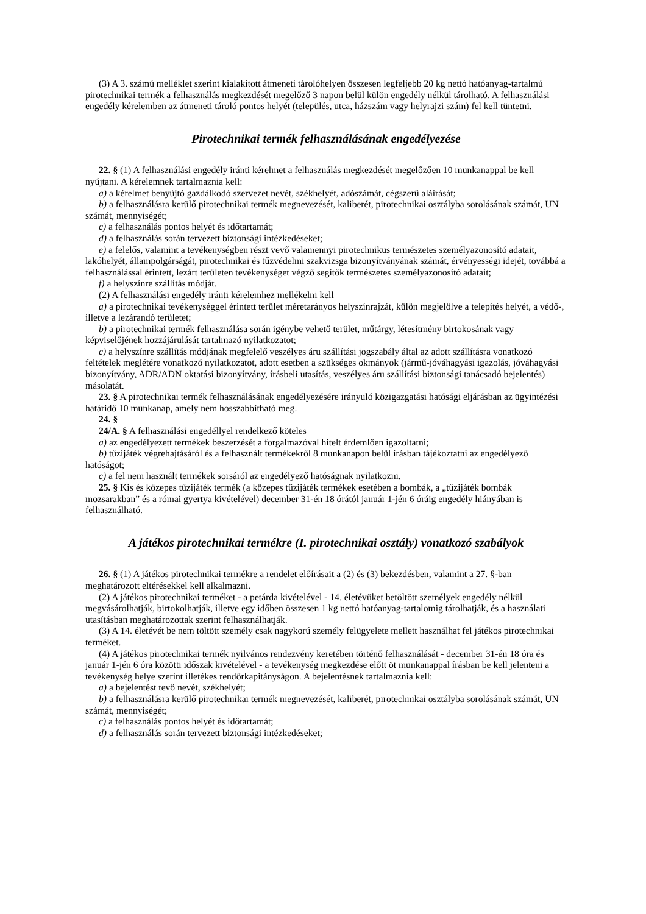(3) A 3. számú melléklet szerint kialakított átmeneti tárolóhelyen összesen legfeljebb 20 kg nettó hatóanyag-tartalmú pirotechnikai termék a felhasználás megkezdését megelőző 3 napon belül külön engedély nélkül tárolható. A felhasználási engedély kérelemben az átmeneti tároló pontos helyét (település, utca, házszám vagy helyrajzi szám) fel kell tüntetni.
Pirotechnikai termék felhasználásának engedélyezése
22. § (1) A felhasználási engedély iránti kérelmet a felhasználás megkezdését megelőzően 10 munkanappal be kell nyújtani. A kérelemnek tartalmaznia kell:
a) a kérelmet benyújtó gazdálkodó szervezet nevét, székhelyét, adószámát, cégszerű aláírását;
b) a felhasználásra kerülő pirotechnikai termék megnevezését, kaliberét, pirotechnikai osztályba sorolásának számát, UN számát, mennyiségét;
c) a felhasználás pontos helyét és időtartamát;
d) a felhasználás során tervezett biztonsági intézkedéseket;
e) a felelős, valamint a tevékenységben részt vevő valamennyi pirotechnikus természetes személyazonosító adatait, lakóhelyét, állampolgárságát, pirotechnikai és tűzvédelmi szakvizsga bizonyítványának számát, érvényességi idejét, továbbá a felhasználással érintett, lezárt területen tevékenységet végző segítők természetes személyazonosító adatait;
f) a helyszínre szállítás módját.
(2) A felhasználási engedély iránti kérelemhez mellékelni kell
a) a pirotechnikai tevékenységgel érintett terület méretarányos helyszínrajzát, külön megjelölve a telepítés helyét, a védő-, illetve a lezárandó területet;
b) a pirotechnikai termék felhasználása során igénybe vehető terület, műtárgy, létesítmény birtokosának vagy képviselőjének hozzájárulását tartalmazó nyilatkozatot;
c) a helyszínre szállítás módjának megfelelő veszélyes áru szállítási jogszabály által az adott szállításra vonatkozó feltételek meglétére vonatkozó nyilatkozatot, adott esetben a szükséges okmányok (jármű-jóváhagyási igazolás, jóváhagyási bizonyítvány, ADR/ADN oktatási bizonyítvány, írásbeli utasítás, veszélyes áru szállítási biztonsági tanácsadó bejelentés) másolatát.
23. § A pirotechnikai termék felhasználásának engedélyezésére irányuló közigazgatási hatósági eljárásban az ügyintézési határidő 10 munkanap, amely nem hosszabbítható meg.
24. §
24/A. § A felhasználási engedéllyel rendelkező köteles
a) az engedélyezett termékek beszerzését a forgalmazóval hitelt érdemlően igazoltatni;
b) tűzijáték végrehajtásáról és a felhasznált termékekről 8 munkanapon belül írásban tájékoztatni az engedélyező hatóságot;
c) a fel nem használt termékek sorsáról az engedélyező hatóságnak nyilatkozni.
25. § Kis és közepes tűzijáték termék (a közepes tűzijáték termékek esetében a bombák, a „tűzijáték bombák mozsarakban” és a római gyertya kivételével) december 31-én 18 órától január 1-jén 6 óráig engedély hiányában is felhasználható.
A játékos pirotechnikai termékre (I. pirotechnikai osztály) vonatkozó szabályok
26. § (1) A játékos pirotechnikai termékre a rendelet előírásait a (2) és (3) bekezdésben, valamint a 27. §-ban meghatározott eltérésekkel kell alkalmazni.
(2) A játékos pirotechnikai terméket - a petárda kivételével - 14. életévüket betöltött személyek engedély nélkül megvásárolhatják, birtokolhatják, illetve egy időben összesen 1 kg nettó hatóanyag-tartalomig tárolhatják, és a használati utasításban meghatározottak szerint felhasználhatják.
(3) A 14. életévét be nem töltött személy csak nagykorú személy felügyelete mellett használhat fel játékos pirotechnikai terméket.
(4) A játékos pirotechnikai termék nyilvános rendezvény keretében történő felhasználását - december 31-én 18 óra és január 1-jén 6 óra közötti időszak kivételével - a tevékenység megkezdése előtt öt munkanappal írásban be kell jelenteni a tevékenység helye szerint illetékes rendőrkapitányságon. A bejelentésnek tartalmaznia kell:
a) a bejelentést tevő nevét, székhelyét;
b) a felhasználásra kerülő pirotechnikai termék megnevezését, kaliberét, pirotechnikai osztályba sorolásának számát, UN számát, mennyiségét;
c) a felhasználás pontos helyét és időtartamát;
d) a felhasználás során tervezett biztonsági intézkedéseket;